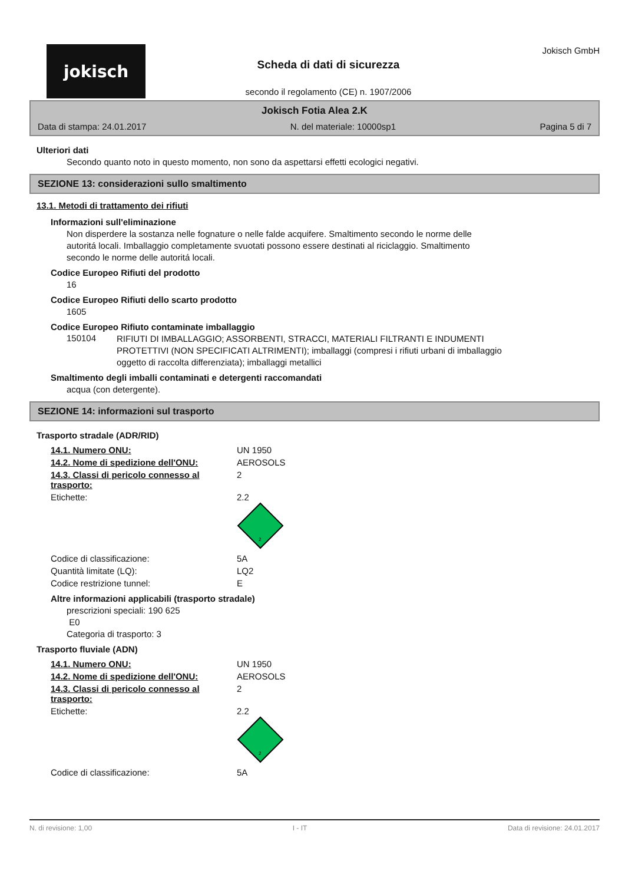jokisch
Scheda di dati di sicurezza
secondo il regolamento (CE) n. 1907/2006
Jokisch GmbH
Jokisch Fotia Alea 2.K
Data di stampa: 24.01.2017 N. del materiale: 10000sp1 Pagina 5 di 7
Ulteriori dati
Secondo quanto noto in questo momento, non sono da aspettarsi effetti ecologici negativi.
SEZIONE 13: considerazioni sullo smaltimento
13.1. Metodi di trattamento dei rifiuti
Informazioni sull'eliminazione
Non disperdere la sostanza nelle fognature o nelle falde acquifere. Smaltimento secondo le norme delle autoritá locali. Imballaggio completamente svuotati possono essere destinati al riciclaggio. Smaltimento secondo le norme delle autoritá locali.
Codice Europeo Rifiuti del prodotto
16
Codice Europeo Rifiuti dello scarto prodotto
1605
Codice Europeo Rifiuto contaminate imballaggio
150104
RIFIUTI DI IMBALLAGGIO; ASSORBENTI, STRACCI, MATERIALI FILTRANTI E INDUMENTI PROTETTIVI (NON SPECIFICATI ALTRIMENTI); imballaggi (compresi i rifiuti urbani di imballaggio oggetto di raccolta differenziata); imballaggi metallici
Smaltimento degli imballi contaminati e detergenti raccomandati
acqua (con detergente).
SEZIONE 14: informazioni sul trasporto
Trasporto stradale (ADR/RID)
| 14.1. Numero ONU: | UN 1950 |
| 14.2. Nome di spedizione dell'ONU: | AEROSOLS |
| 14.3. Classi di pericolo connesso al trasporto: | 2 |
| Etichette: | 2.2 2 |
| Codice di classificazione: | 5A |
| Quantità limitate (LQ): | LQ2 |
| Codice restrizione tunnel: | E |
Altre informazioni applicabili (trasporto stradale)
prescrizioni speciali: 190 625
E0
Categoria di trasporto: 3
Trasporto fluviale (ADN)
| 14.1. Numero ONU: | UN 1950 |
| 14.2. Nome di spedizione dell'ONU: | AEROSOLS |
| 14.3. Classi di pericolo connesso al trasporto: | 2 |
| Etichette: | 2.2 2 |
| Codice di classificazione: | 5A |
N. di revisione: 1,00 I - IT Data di revisione: 24.01.2017